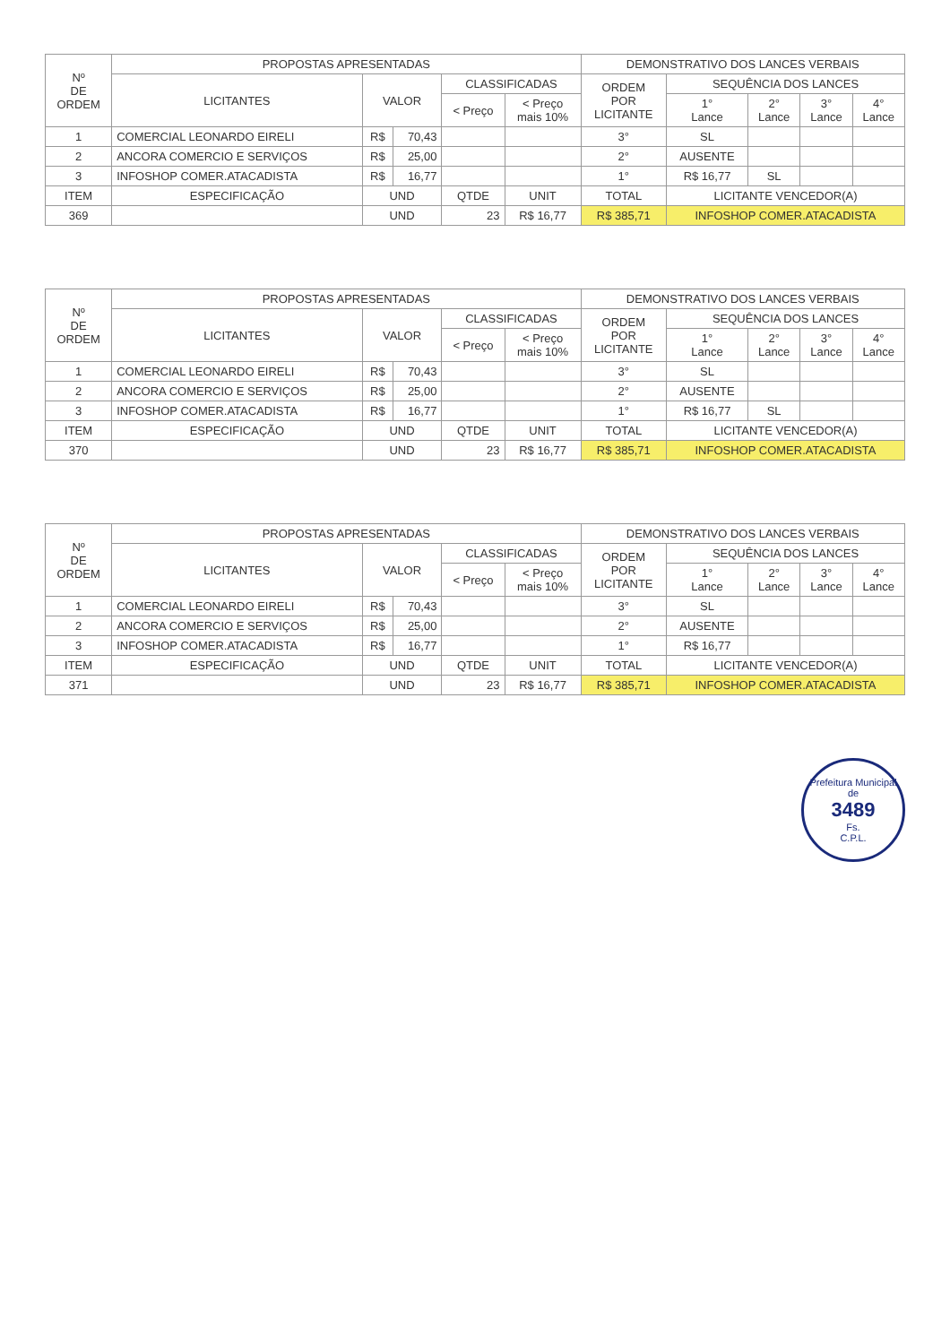| Nº DE ORDEM | PROPOSTAS APRESENTADAS | | | | | DEMONSTRATIVO DOS LANCES VERBAIS | | | | |
| --- | --- | --- | --- | --- | --- | --- | --- | --- | --- | --- |
| | LICITANTES | VALOR | | CLASSIFICADAS | | ORDEM POR LICITANTE | SEQUÊNCIA DOS LANCES | | | |
| | | | | < Preço | < Preço mais 10% | | 1° Lance | 2° Lance | 3° Lance | 4° Lance |
| 1 | COMERCIAL LEONARDO EIRELI | R$ | 70,43 | | | 3° | SL | | | |
| 2 | ANCORA COMERCIO E SERVIÇOS | R$ | 25,00 | | | 2° | AUSENTE | | | |
| 3 | INFOSHOP COMER.ATACADISTA | R$ | 16,77 | | | 1° | R$ 16,77 | SL | | |
| ITEM | ESPECIFICAÇÃO | UND | | QTDE | UNIT | TOTAL | LICITANTE VENCEDOR(A) | | | |
| 369 | | UND | | 23 | R$ 16,77 | R$ 385,71 | INFOSHOP COMER.ATACADISTA | | | |
| Nº DE ORDEM | PROPOSTAS APRESENTADAS | | | | | DEMONSTRATIVO DOS LANCES VERBAIS | | | | |
| --- | --- | --- | --- | --- | --- | --- | --- | --- | --- | --- |
| | LICITANTES | VALOR | | CLASSIFICADAS | | ORDEM POR LICITANTE | SEQUÊNCIA DOS LANCES | | | |
| | | | | < Preço | < Preço mais 10% | | 1° Lance | 2° Lance | 3° Lance | 4° Lance |
| 1 | COMERCIAL LEONARDO EIRELI | R$ | 70,43 | | | 3° | SL | | | |
| 2 | ANCORA COMERCIO E SERVIÇOS | R$ | 25,00 | | | 2° | AUSENTE | | | |
| 3 | INFOSHOP COMER.ATACADISTA | R$ | 16,77 | | | 1° | R$ 16,77 | SL | | |
| ITEM | ESPECIFICAÇÃO | UND | | QTDE | UNIT | TOTAL | LICITANTE VENCEDOR(A) | | | |
| 370 | | UND | | 23 | R$ 16,77 | R$ 385,71 | INFOSHOP COMER.ATACADISTA | | | |
| Nº DE ORDEM | PROPOSTAS APRESENTADAS | | | | | DEMONSTRATIVO DOS LANCES VERBAIS | | | | |
| --- | --- | --- | --- | --- | --- | --- | --- | --- | --- | --- |
| | LICITANTES | VALOR | | CLASSIFICADAS | | ORDEM POR LICITANTE | SEQUÊNCIA DOS LANCES | | | |
| | | | | < Preço | < Preço mais 10% | | 1° Lance | 2° Lance | 3° Lance | 4° Lance |
| 1 | COMERCIAL LEONARDO EIRELI | R$ | 70,43 | | | 3° | SL | | | |
| 2 | ANCORA COMERCIO E SERVIÇOS | R$ | 25,00 | | | 2° | AUSENTE | | | |
| 3 | INFOSHOP COMER.ATACADISTA | R$ | 16,77 | | | 1° | R$ 16,77 | | | |
| ITEM | ESPECIFICAÇÃO | UND | | QTDE | UNIT | TOTAL | LICITANTE VENCEDOR(A) | | | |
| 371 | | UND | | 23 | R$ 16,77 | R$ 385,71 | INFOSHOP COMER.ATACADISTA | | | |
Prefeitura Municipal de
3489
Fs.
C.P.L.